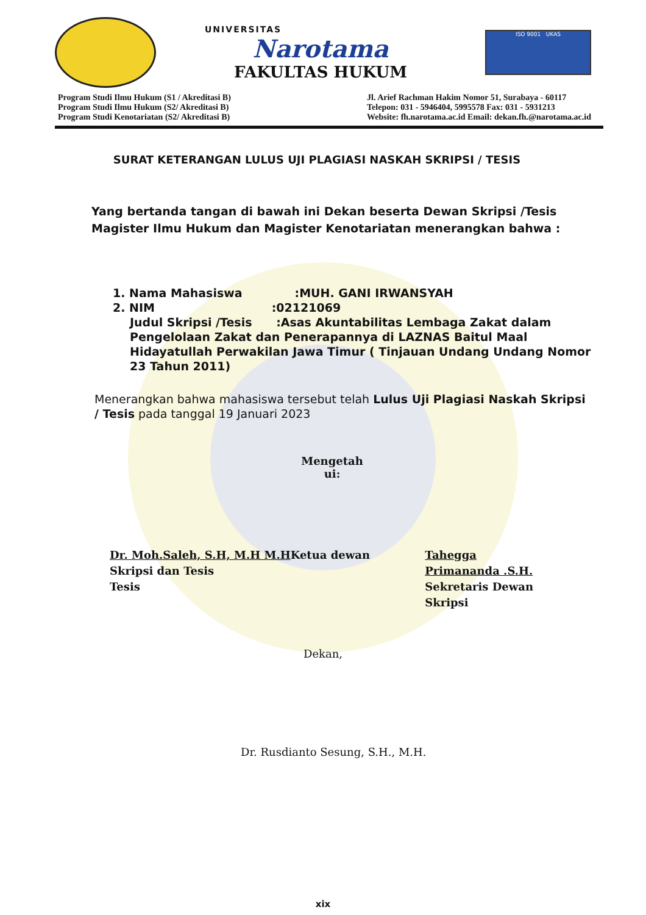UNIVERSITAS
Narotama
FAKULTAS HUKUM
ISO 9001 UKAS
Program Studi Ilmu Hukum (S1 / Akreditasi B)
Program Studi Ilmu Hukum (S2/ Akreditasi B)
Program Studi Kenotariatan (S2/ Akreditasi B)
Jl. Arief Rachman Hakim Nomor 51, Surabaya - 60117
Telepon: 031 - 5946404, 5995578 Fax: 031 - 5931213
Website: fh.narotama.ac.id Email: dekan.fh.@narotama.ac.id
SURAT KETERANGAN LULUS UJI PLAGIASI NASKAH SKRIPSI / TESIS
Yang bertanda tangan di bawah ini Dekan beserta Dewan Skripsi /Tesis Magister Ilmu Hukum dan Magister Kenotariatan menerangkan bahwa :
1. Nama Mahasiswa :MUH. GANI IRWANSYAH
2. NIM :02121069
Judul Skripsi /Tesis :Asas Akuntabilitas Lembaga Zakat dalam Pengelolaan Zakat dan Penerapannya di LAZNAS Baitul Maal Hidayatullah Perwakilan Jawa Timur ( Tinjauan Undang Undang Nomor 23 Tahun 2011)
Menerangkan bahwa mahasiswa tersebut telah Lulus Uji Plagiasi Naskah Skripsi / Tesis pada tanggal 19 Januari 2023
Mengetah
ui:
Dr. Moh.Saleh, S.H, M.H M.HKetua dewan Skripsi dan Tesis
Tesis
Tahegga Primananda .S.H.
Sekretaris Dewan Skripsi
Dekan,
Dr. Rusdianto Sesung, S.H., M.H.
xix